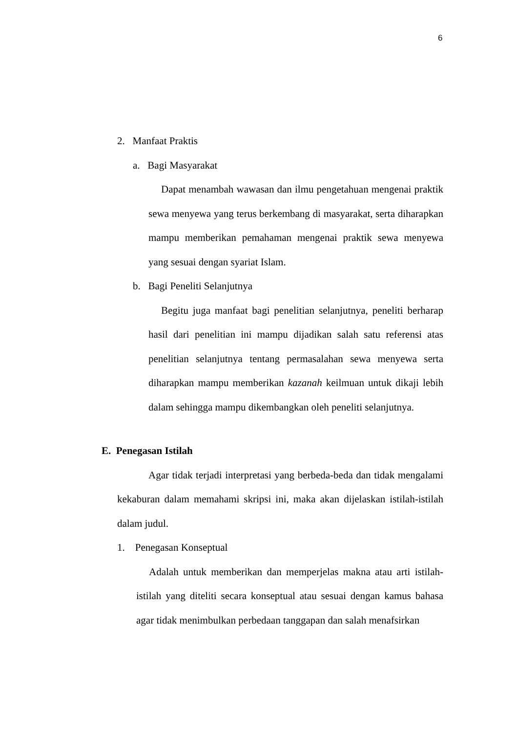6
2. Manfaat Praktis
a. Bagi Masyarakat
Dapat menambah wawasan dan ilmu pengetahuan mengenai praktik sewa menyewa yang terus berkembang di masyarakat, serta diharapkan mampu memberikan pemahaman mengenai praktik sewa menyewa yang sesuai dengan syariat Islam.
b. Bagi Peneliti Selanjutnya
Begitu juga manfaat bagi penelitian selanjutnya, peneliti berharap hasil dari penelitian ini mampu dijadikan salah satu referensi atas penelitian selanjutnya tentang permasalahan sewa menyewa serta diharapkan mampu memberikan kazanah keilmuan untuk dikaji lebih dalam sehingga mampu dikembangkan oleh peneliti selanjutnya.
E. Penegasan Istilah
Agar tidak terjadi interpretasi yang berbeda-beda dan tidak mengalami kekaburan dalam memahami skripsi ini, maka akan dijelaskan istilah-istilah dalam judul.
1. Penegasan Konseptual
Adalah untuk memberikan dan memperjelas makna atau arti istilah-istilah yang diteliti secara konseptual atau sesuai dengan kamus bahasa agar tidak menimbulkan perbedaan tanggapan dan salah menafsirkan